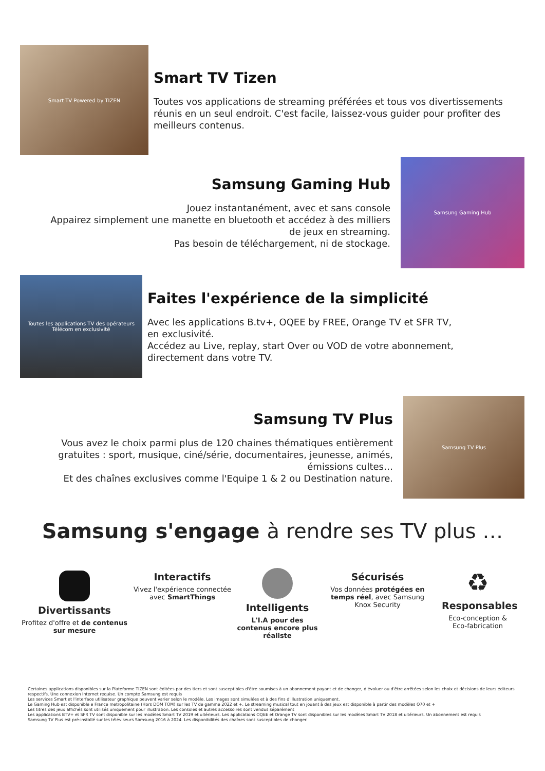Smart TV Powered by TIZEN
Smart TV Tizen
Toutes vos applications de streaming préférées et tous vos divertissements réunis en un seul endroit. C'est facile, laissez-vous guider pour profiter des meilleurs contenus.
Samsung Gaming Hub
Jouez instantanément, avec et sans console
Appairez simplement une manette en bluetooth et accédez à des milliers de jeux en streaming.
Pas besoin de téléchargement, ni de stockage.
Samsung Gaming Hub
Toutes les applications TV des opérateurs Télécom en exclusivité
Faites l'expérience de la simplicité
Avec les applications B.tv+, OQEE by FREE, Orange TV et SFR TV, en exclusivité.
Accédez au Live, replay, start Over ou VOD de votre abonnement, directement dans votre TV.
Samsung TV Plus
Vous avez le choix parmi plus de 120 chaines thématiques entièrement gratuites : sport, musique, ciné/série, documentaires, jeunesse, animés, émissions cultes…
Et des chaînes exclusives comme l'Equipe 1 & 2 ou Destination nature.
Samsung TV Plus
Samsung s'engage à rendre ses TV plus …
Divertissants
Profitez d'offre et de contenus sur mesure
Interactifs
Vivez l'expérience connectée avec SmartThings
Intelligents
L'I.A pour des contenus encore plus réaliste
Sécurisés
Vos données protégées en temps réel, avec Samsung Knox Security
♻
Responsables
Eco-conception & Eco-fabrication
Certaines applications disponibles sur la Plateforme TIZEN sont éditées par des tiers et sont susceptibles d'être soumises à un abonnement payant et de changer, d'évoluer ou d'être arrêtées selon les choix et décisions de leurs éditeurs respectifs. Une connexion Internet requise. Un compte Samsung est requis
Les services Smart et l'interface utilisateur graphique peuvent varier selon le modèle. Les images sont simulées et à des fins d'illustration uniquement.
Le Gaming Hub est disponible e France metropolitaine (Hors DOM TOM) sur les TV de gamme 2022 et +. Le streaming musical tout en jouant à des jeux est disponible à partir des modèles Q70 et +
Les titres des jeux affichés sont utilisés uniquement pour illustration. Les consoles et autres accessoires sont vendus séparément
Les applications BTV+ et SFR TV sont disponible sur les modèles Smart TV 2019 et ultérieurs. Les applications OQEE et Orange TV sont disponibles sur les modèles Smart TV 2018 et ultérieurs. Un abonnement est requis
Samsung TV Plus est pré-installé sur les téléviseurs Samsung 2016 à 2024. Les disponibilités des chaînes sont susceptibles de changer.